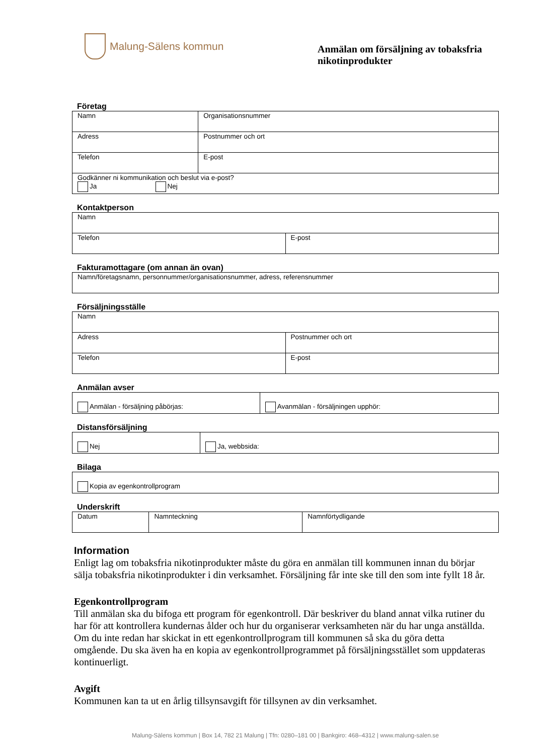Malung-Sälens kommun
Anmälan om försäljning av tobaksfria nikotinprodukter
Företag
| Namn | Organisationsnummer |
| Adress | Postnummer och ort |
| Telefon | E-post |
| Godkänner ni kommunikation och beslut via e-post? Ja Nej | |
Kontaktperson
| Namn | |
| Telefon | E-post |
Fakturamottagare (om annan än ovan)
| Namn/företagsnamn, personnummer/organisationsnummer, adress, referensnummer |
Försäljningsställe
| Namn | |
| Adress | Postnummer och ort |
| Telefon | E-post |
Anmälan avser
| Anmälan - försäljning påbörjas: | Avanmälan - försäljningen upphör: |
Distansförsäljning
| Nej | Ja, webbsida: |
Bilaga
| Kopia av egenkontrollprogram |
Underskrift
| Datum | Namnteckning | Namnförtydligande |
Information
Enligt lag om tobaksfria nikotinprodukter måste du göra en anmälan till kommunen innan du börjar sälja tobaksfria nikotinprodukter i din verksamhet. Försäljning får inte ske till den som inte fyllt 18 år.
Egenkontrollprogram
Till anmälan ska du bifoga ett program för egenkontroll. Där beskriver du bland annat vilka rutiner du har för att kontrollera kundernas ålder och hur du organiserar verksamheten när du har unga anställda. Om du inte redan har skickat in ett egenkontrollprogram till kommunen så ska du göra detta omgående. Du ska även ha en kopia av egenkontrollprogrammet på försäljningsstället som uppdateras kontinuerligt.
Avgift
Kommunen kan ta ut en årlig tillsynsavgift för tillsynen av din verksamhet.
Malung-Sälens kommun | Box 14, 782 21 Malung | Tfn: 0280–181 00 | Bankgiro: 468–4312 | www.malung-salen.se